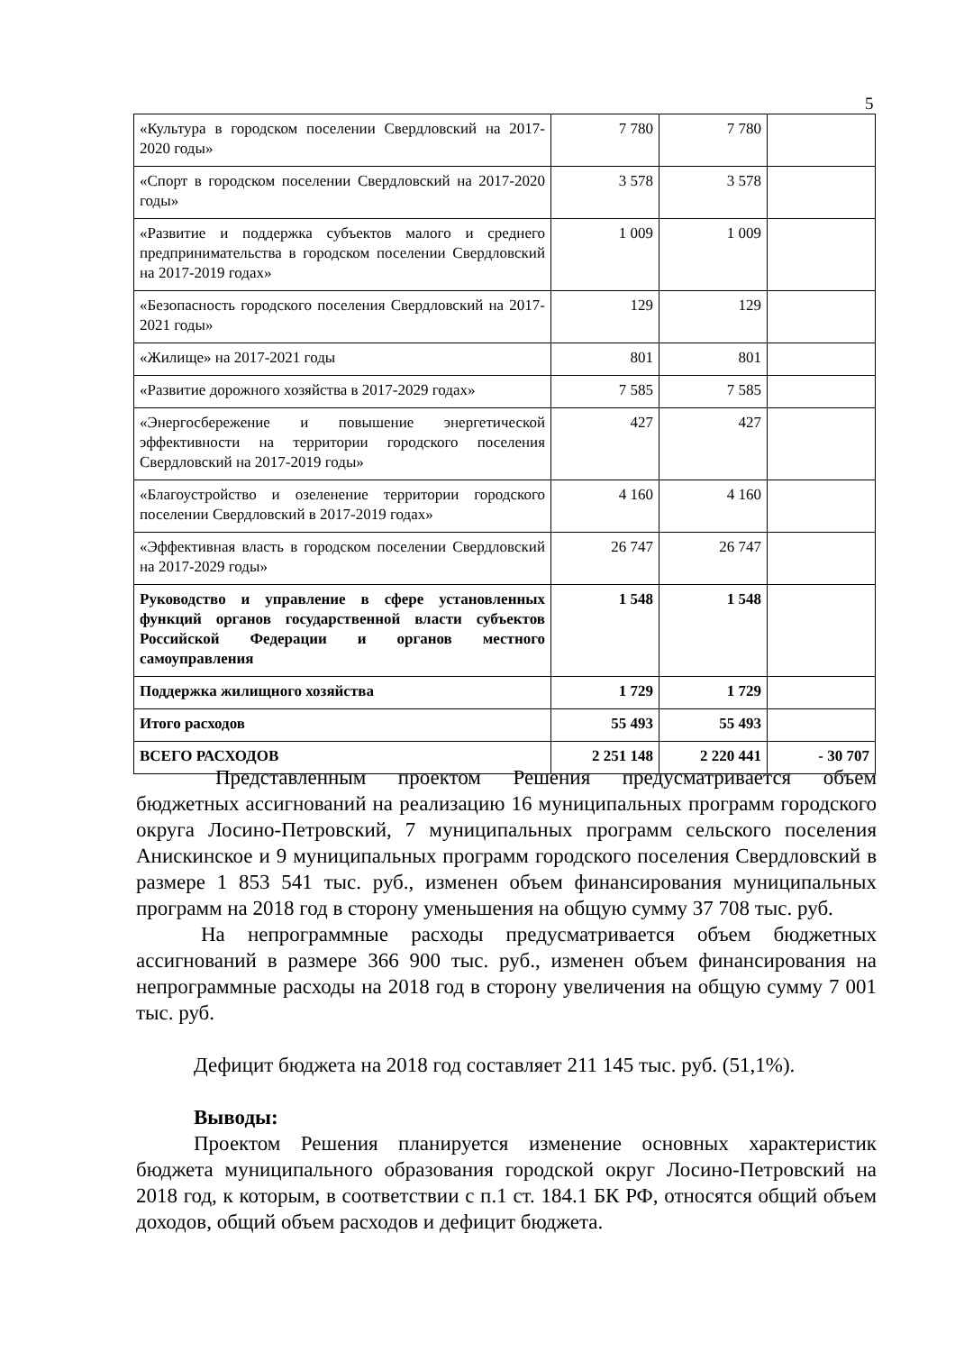5
| «Культура в городском поселении Свердловский на 2017-2020 годы» | 7 780 | 7 780 | |
| «Спорт в городском поселении Свердловский на 2017-2020 годы» | 3 578 | 3 578 | |
| «Развитие и поддержка субъектов малого и среднего предпринимательства в городском поселении Свердловский на 2017-2019 годах» | 1 009 | 1 009 | |
| «Безопасность городского поселения Свердловский на 2017-2021 годы» | 129 | 129 | |
| «Жилище» на 2017-2021 годы | 801 | 801 | |
| «Развитие дорожного хозяйства в 2017-2029 годах» | 7 585 | 7 585 | |
| «Энергосбережение и повышение энергетической эффективности на территории городского поселения Свердловский на 2017-2019 годы» | 427 | 427 | |
| «Благоустройство и озеленение территории городского поселении Свердловский в 2017-2019 годах» | 4 160 | 4 160 | |
| «Эффективная власть в городском поселении Свердловский на 2017-2029 годы» | 26 747 | 26 747 | |
| Руководство и управление в сфере установленных функций органов государственной власти субъектов Российской Федерации и органов местного самоуправления | 1 548 | 1 548 | |
| Поддержка жилищного хозяйства | 1 729 | 1 729 | |
| Итого расходов | 55 493 | 55 493 | |
| ВСЕГО РАСХОДОВ | 2 251 148 | 2 220 441 | - 30 707 |
Представленным проектом Решения предусматривается объем бюджетных ассигнований на реализацию 16 муниципальных программ городского округа Лосино-Петровский, 7 муниципальных программ сельского поселения Анискинское и 9 муниципальных программ городского поселения Свердловский в размере 1 853 541 тыс. руб., изменен объем финансирования муниципальных программ на 2018 год в сторону уменьшения на общую сумму 37 708 тыс. руб.
На непрограммные расходы предусматривается объем бюджетных ассигнований в размере 366 900 тыс. руб., изменен объем финансирования на непрограммные расходы на 2018 год в сторону увеличения на общую сумму 7 001 тыс. руб.
Дефицит бюджета на 2018 год составляет 211 145 тыс. руб. (51,1%).
Выводы:
Проектом Решения планируется изменение основных характеристик бюджета муниципального образования городской округ Лосино-Петровский на 2018 год, к которым, в соответствии с п.1 ст. 184.1 БК РФ, относятся общий объем доходов, общий объем расходов и дефицит бюджета.